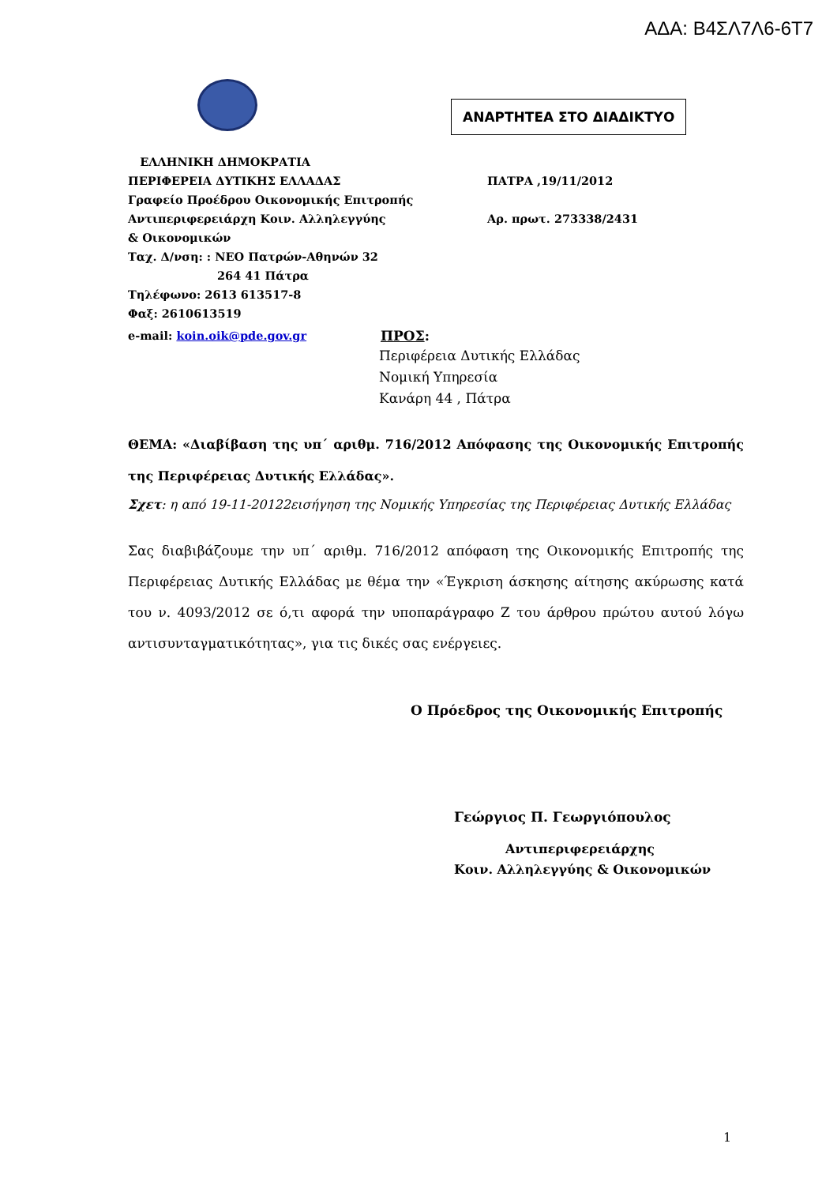ΑΔΑ: Β4ΣΛ7Λ6-6Τ7
ΑΝΑΡΤΗΤΕΑ ΣΤΟ ΔΙΑΔΙΚΤΥΟ
ΕΛΛΗΝΙΚΗ ΔΗΜΟΚΡΑΤΙΑ
ΠΕΡΙΦΕΡΕΙΑ ΔΥΤΙΚΗΣ ΕΛΛΑΔΑΣ ΠΑΤΡΑ ,19/11/2012
Γραφείο Προέδρου Οικονομικής Επιτροπής
Αντιπεριφερειάρχη Κοιν. Αλληλεγγύης Αρ. πρωτ. 273338/2431
& Οικονομικών
Ταχ. Δ/νση: : ΝΕΟ Πατρών-Αθηνών 32
264 41 Πάτρα
Τηλέφωνο: 2613 613517-8
Φαξ: 2610613519
e-mail: koin.oik@pde.gov.gr
ΠΡΟΣ:
Περιφέρεια Δυτικής Ελλάδας
Νομική Υπηρεσία
Κανάρη 44 , Πάτρα
ΘΕΜΑ: «Διαβίβαση της υπ΄ αριθμ. 716/2012 Απόφασης της Οικονομικής Επιτροπής της Περιφέρειας Δυτικής Ελλάδας».
Σχετ: η από 19-11-20122εισήγηση της Νομικής Υπηρεσίας της Περιφέρειας Δυτικής Ελλάδας
Σας διαβιβάζουμε την υπ΄ αριθμ. 716/2012 απόφαση της Οικονομικής Επιτροπής της Περιφέρειας Δυτικής Ελλάδας με θέμα την «Έγκριση άσκησης αίτησης ακύρωσης κατά του ν. 4093/2012 σε ό,τι αφορά την υποπαράγραφο Ζ του άρθρου πρώτου αυτού λόγω αντισυνταγματικότητας», για τις δικές σας ενέργειες.
Ο Πρόεδρος της Οικονομικής Επιτροπής
Γεώργιος Π. Γεωργιόπουλος
Αντιπεριφερειάρχης
Κοιν. Αλληλεγγύης & Οικονομικών
1